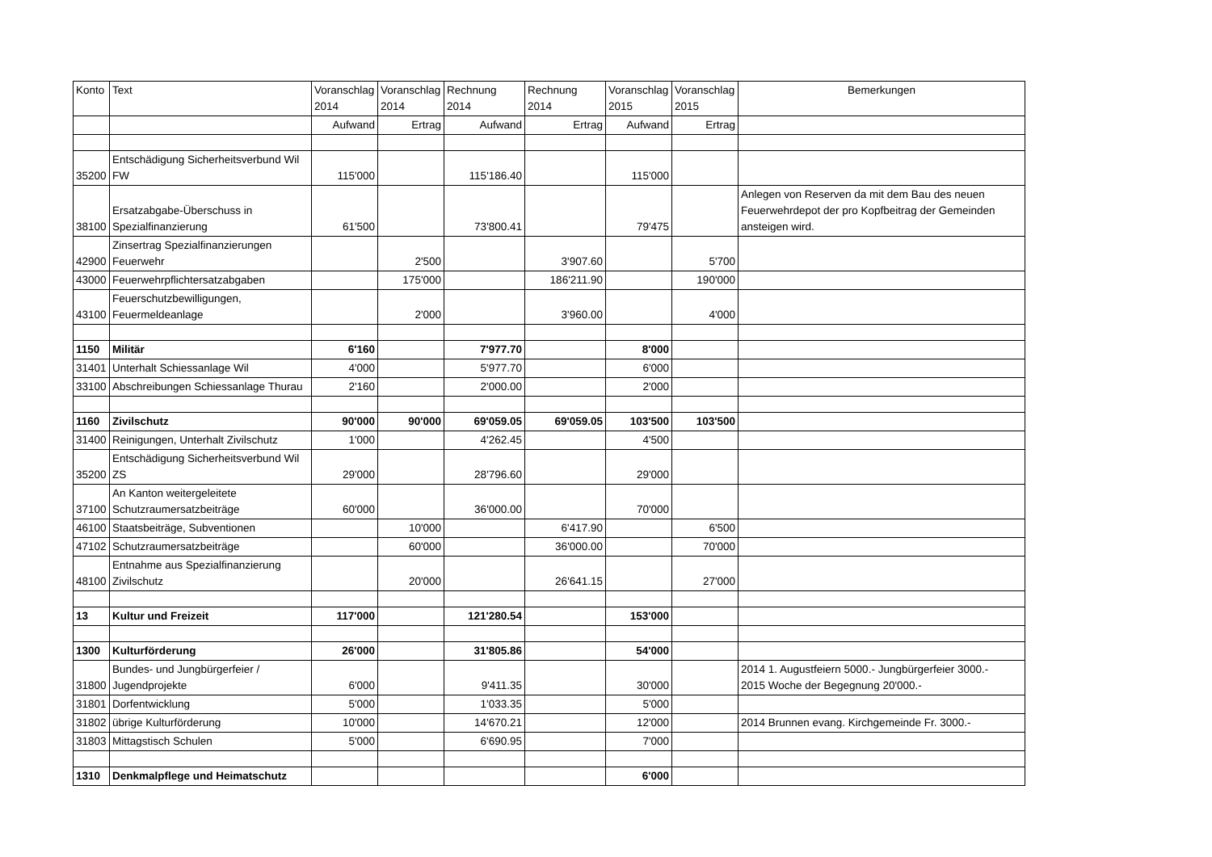| Konto | Text | Voranschlag 2014 | Voranschlag 2014 | Rechnung 2014 | Rechnung 2014 | Voranschlag 2015 | Voranschlag 2015 | Bemerkungen |
| --- | --- | --- | --- | --- | --- | --- | --- | --- |
| | | Aufwand | Ertrag | Aufwand | Ertrag | Aufwand | Ertrag | |
| 35200 | Entschädigung Sicherheitsverbund Wil FW | 115'000 | | 115'186.40 | | 115'000 | | |
| 38100 | Ersatzabgabe-Überschuss in Spezialfinanzierung | 61'500 | | 73'800.41 | | 79'475 | | Anlegen von Reserven da mit dem Bau des neuen Feuerwehrdepot der pro Kopfbeitrag der Gemeinden ansteigen wird. |
| 42900 | Zinsertrag Spezialfinanzierungen Feuerwehr | | 2'500 | | 3'907.60 | | 5'700 | |
| 43000 | Feuerwehrpflichtersatzabgaben | | 175'000 | | 186'211.90 | | 190'000 | |
| 43100 | Feuerschutzbewilligungen, Feuermeldeanlage | | 2'000 | | 3'960.00 | | 4'000 | |
| 1150 | Militär | 6'160 | | 7'977.70 | | 8'000 | | |
| 31401 | Unterhalt Schiessanlage Wil | 4'000 | | 5'977.70 | | 6'000 | | |
| 33100 | Abschreibungen Schiessanlage Thurau | 2'160 | | 2'000.00 | | 2'000 | | |
| 1160 | Zivilschutz | 90'000 | 90'000 | 69'059.05 | 69'059.05 | 103'500 | 103'500 | |
| 31400 | Reinigungen, Unterhalt Zivilschutz | 1'000 | | 4'262.45 | | 4'500 | | |
| 35200 | Entschädigung Sicherheitsverbund Wil ZS | 29'000 | | 28'796.60 | | 29'000 | | |
| 37100 | An Kanton weitergeleitete Schutzraumersatzbeiträge | 60'000 | | 36'000.00 | | 70'000 | | |
| 46100 | Staatsbeiträge, Subventionen | | 10'000 | | 6'417.90 | | 6'500 | |
| 47102 | Schutzraumersatzbeiträge | | 60'000 | | 36'000.00 | | 70'000 | |
| 48100 | Entnahme aus Spezialfinanzierung Zivilschutz | | 20'000 | | 26'641.15 | | 27'000 | |
| 13 | Kultur und Freizeit | 117'000 | | 121'280.54 | | 153'000 | | |
| 1300 | Kulturförderung | 26'000 | | 31'805.86 | | 54'000 | | |
| 31800 | Bundes- und Jungbürgerfeier / Jugendprojekte | 6'000 | | 9'411.35 | | 30'000 | | 2014 1. Augustfeiern 5000.- Jungbürgerfeier 3000.- 2015 Woche der Begegnung 20'000.- |
| 31801 | Dorfentwicklung | 5'000 | | 1'033.35 | | 5'000 | | |
| 31802 | übrige Kulturförderung | 10'000 | | 14'670.21 | | 12'000 | | 2014 Brunnen evang. Kirchgemeinde Fr. 3000.- |
| 31803 | Mittagstisch Schulen | 5'000 | | 6'690.95 | | 7'000 | | |
| 1310 | Denkmalpflege und Heimatschutz | | | | | 6'000 | | |